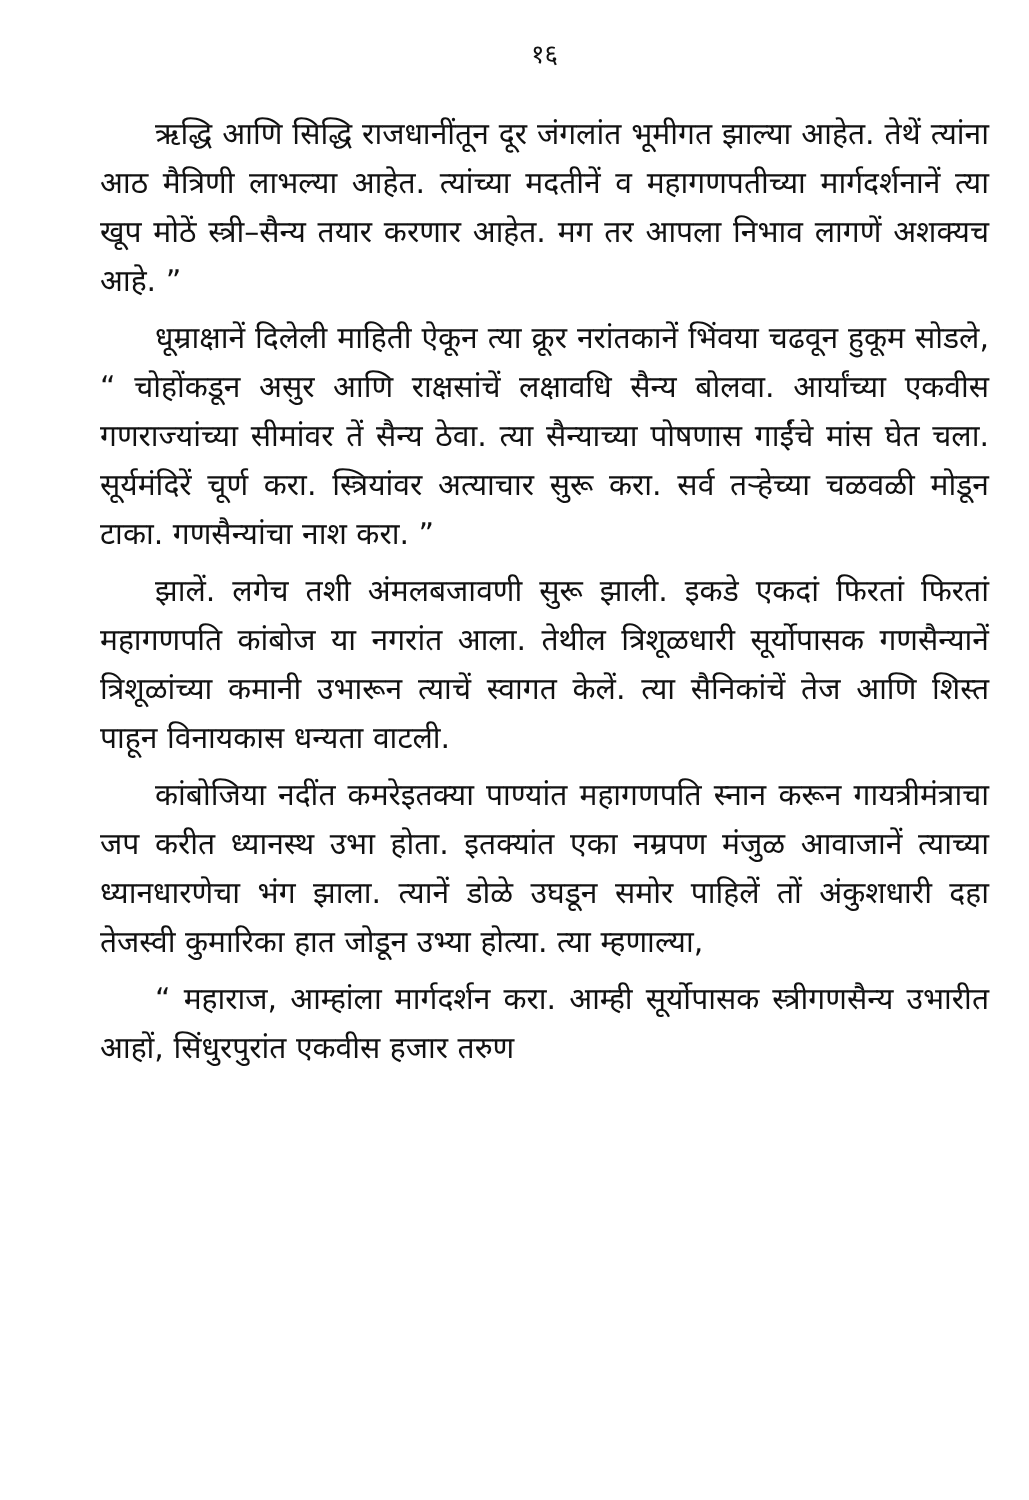१६
ऋद्धि आणि सिद्धि राजधानींतून दूर जंगलांत भूमीगत झाल्या आहेत. तेथें त्यांना आठ मैत्रिणी लाभल्या आहेत. त्यांच्या मदतीनें व महागणपतीच्या मार्गदर्शनानें त्या खूप मोठें स्त्री–सैन्य तयार करणार आहेत. मग तर आपला निभाव लागणें अशक्यच आहे. ”
धूम्राक्षानें दिलेली माहिती ऐकून त्या क्रूर नरांतकानें भिंवया चढवून हुकूम सोडले, “ चोहोंकडून असुर आणि राक्षसांचें लक्षावधि सैन्य बोलवा. आर्यांच्या एकवीस गणराज्यांच्या सीमांवर तें सैन्य ठेवा. त्या सैन्याच्या पोषणास गाईंचे मांस घेत चला. सूर्यमंदिरें चूर्ण करा. स्त्रियांवर अत्याचार सुरू करा. सर्व तऱ्हेच्या चळवळी मोडून टाका. गणसैन्यांचा नाश करा. ”
झालें. लगेच तशी अंमलबजावणी सुरू झाली. इकडे एकदां फिरतां फिरतां महागणपति कांबोज या नगरांत आला. तेथील त्रिशूळधारी सूर्योपासक गणसैन्यानें त्रिशूळांच्या कमानी उभारून त्याचें स्वागत केलें. त्या सैनिकांचें तेज आणि शिस्त पाहून विनायकास धन्यता वाटली.
कांबोजिया नदींत कमरेइतक्या पाण्यांत महागणपति स्नान करून गायत्रीमंत्राचा जप करीत ध्यानस्थ उभा होता. इतक्यांत एका नम्रपण मंजुळ आवाजानें त्याच्या ध्यानधारणेचा भंग झाला. त्यानें डोळे उघडून समोर पाहिलें तों अंकुशधारी दहा तेजस्वी कुमारिका हात जोडून उभ्या होत्या. त्या म्हणाल्या,
“ महाराज, आम्हांला मार्गदर्शन करा. आम्ही सूर्योपासक स्त्रीगणसैन्य उभारीत आहों, सिंधुरपुरांत एकवीस हजार तरुण